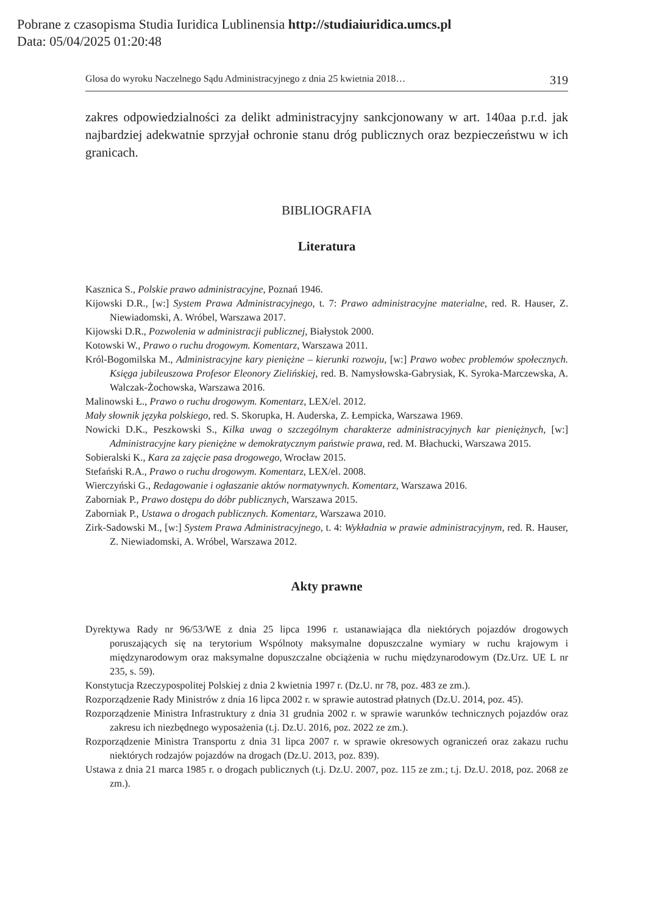Pobrane z czasopisma Studia Iuridica Lublinensia http://studiaiuridica.umcs.pl
Data: 05/04/2025 01:20:48
Glosa do wyroku Naczelnego Sądu Administracyjnego z dnia 25 kwietnia 2018… 319
zakres odpowiedzialności za delikt administracyjny sankcjonowany w art. 140aa p.r.d. jak najbardziej adekwatnie sprzyjał ochronie stanu dróg publicznych oraz bezpieczeństwu w ich granicach.
BIBLIOGRAFIA
Literatura
Kasznica S., Polskie prawo administracyjne, Poznań 1946.
Kijowski D.R., [w:] System Prawa Administracyjnego, t. 7: Prawo administracyjne materialne, red. R. Hauser, Z. Niewiadomski, A. Wróbel, Warszawa 2017.
Kijowski D.R., Pozwolenia w administracji publicznej, Białystok 2000.
Kotowski W., Prawo o ruchu drogowym. Komentarz, Warszawa 2011.
Król-Bogomilska M., Administracyjne kary pieniężne – kierunki rozwoju, [w:] Prawo wobec problemów społecznych. Księga jubileuszowa Profesor Eleonory Zielińskiej, red. B. Namysłowska-Gabrysiak, K. Syroka-Marczewska, A. Walczak-Żochowska, Warszawa 2016.
Malinowski Ł., Prawo o ruchu drogowym. Komentarz, LEX/el. 2012.
Mały słownik języka polskiego, red. S. Skorupka, H. Auderska, Z. Łempicka, Warszawa 1969.
Nowicki D.K., Peszkowski S., Kilka uwag o szczególnym charakterze administracyjnych kar pieniężnych, [w:] Administracyjne kary pieniężne w demokratycznym państwie prawa, red. M. Błachucki, Warszawa 2015.
Sobieralski K., Kara za zajęcie pasa drogowego, Wrocław 2015.
Stefański R.A., Prawo o ruchu drogowym. Komentarz, LEX/el. 2008.
Wierczyński G., Redagowanie i ogłaszanie aktów normatywnych. Komentarz, Warszawa 2016.
Zaborniak P., Prawo dostępu do dóbr publicznych, Warszawa 2015.
Zaborniak P., Ustawa o drogach publicznych. Komentarz, Warszawa 2010.
Zirk-Sadowski M., [w:] System Prawa Administracyjnego, t. 4: Wykładnia w prawie administracyjnym, red. R. Hauser, Z. Niewiadomski, A. Wróbel, Warszawa 2012.
Akty prawne
Dyrektywa Rady nr 96/53/WE z dnia 25 lipca 1996 r. ustanawiająca dla niektórych pojazdów drogowych poruszających się na terytorium Wspólnoty maksymalne dopuszczalne wymiary w ruchu krajowym i międzynarodowym oraz maksymalne dopuszczalne obciążenia w ruchu międzynarodowym (Dz.Urz. UE L nr 235, s. 59).
Konstytucja Rzeczypospolitej Polskiej z dnia 2 kwietnia 1997 r. (Dz.U. nr 78, poz. 483 ze zm.).
Rozporządzenie Rady Ministrów z dnia 16 lipca 2002 r. w sprawie autostrad płatnych (Dz.U. 2014, poz. 45).
Rozporządzenie Ministra Infrastruktury z dnia 31 grudnia 2002 r. w sprawie warunków technicznych pojazdów oraz zakresu ich niezbędnego wyposażenia (t.j. Dz.U. 2016, poz. 2022 ze zm.).
Rozporządzenie Ministra Transportu z dnia 31 lipca 2007 r. w sprawie okresowych ograniczeń oraz zakazu ruchu niektórych rodzajów pojazdów na drogach (Dz.U. 2013, poz. 839).
Ustawa z dnia 21 marca 1985 r. o drogach publicznych (t.j. Dz.U. 2007, poz. 115 ze zm.; t.j. Dz.U. 2018, poz. 2068 ze zm.).